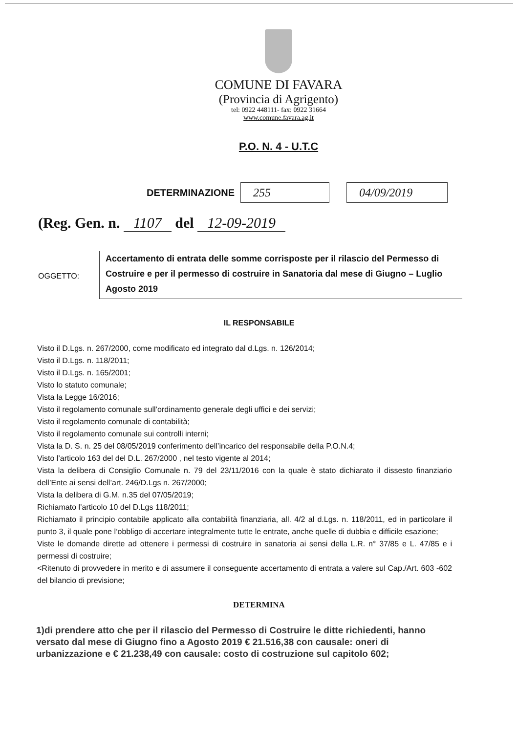COMUNE DI FAVARA
(Provincia di Agrigento)
tel: 0922 448111- fax: 0922 31664
www.comune.favara.ag.it
P.O. N. 4 - U.T.C
DETERMINAZIONE 255 04/09/2019
(Reg. Gen. n. 1107 del 12-09-2019
OGGETTO:
Accertamento di entrata delle somme corrisposte per il rilascio del Permesso di Costruire e per il permesso di costruire in Sanatoria dal mese di Giugno – Luglio Agosto 2019
IL RESPONSABILE
Visto il D.Lgs. n. 267/2000, come modificato ed integrato dal d.Lgs. n. 126/2014;
Visto il D.Lgs. n. 118/2011;
Visto il D.Lgs. n. 165/2001;
Visto lo statuto comunale;
Vista la Legge 16/2016;
Visto il regolamento comunale sull’ordinamento generale degli uffici e dei servizi;
Visto il regolamento comunale di contabilità;
Visto il regolamento comunale sui controlli interni;
Vista la D. S. n. 25 del 08/05/2019 conferimento dell’incarico del responsabile della P.O.N.4;
Visto l’articolo 163 del del D.L. 267/2000 , nel testo vigente al 2014;
Vista la delibera di Consiglio Comunale n. 79 del 23/11/2016 con la quale è stato dichiarato il dissesto finanziario dell’Ente ai sensi dell’art. 246/D.Lgs n. 267/2000;
Vista la delibera di G.M. n.35 del 07/05/2019;
Richiamato l’articolo 10 del D.Lgs 118/2011;
Richiamato il principio contabile applicato alla contabilità finanziaria, all. 4/2 al d.Lgs. n. 118/2011, ed in particolare il punto 3, il quale pone l’obbligo di accertare integralmente tutte le entrate, anche quelle di dubbia e difficile esazione;
Viste le domande dirette ad ottenere i permessi di costruire in sanatoria ai sensi della L.R. n° 37/85 e L. 47/85 e i permessi di costruire;
<Ritenuto di provvedere in merito e di assumere il conseguente accertamento di entrata a valere sul Cap./Art. 603 -602 del bilancio di previsione;
DETERMINA
1)di prendere atto che per il rilascio del Permesso di Costruire le ditte richiedenti, hanno versato dal mese di Giugno fino a Agosto 2019 € 21.516,38 con causale: oneri di urbanizzazione e € 21.238,49 con causale: costo di costruzione sul capitolo 602;